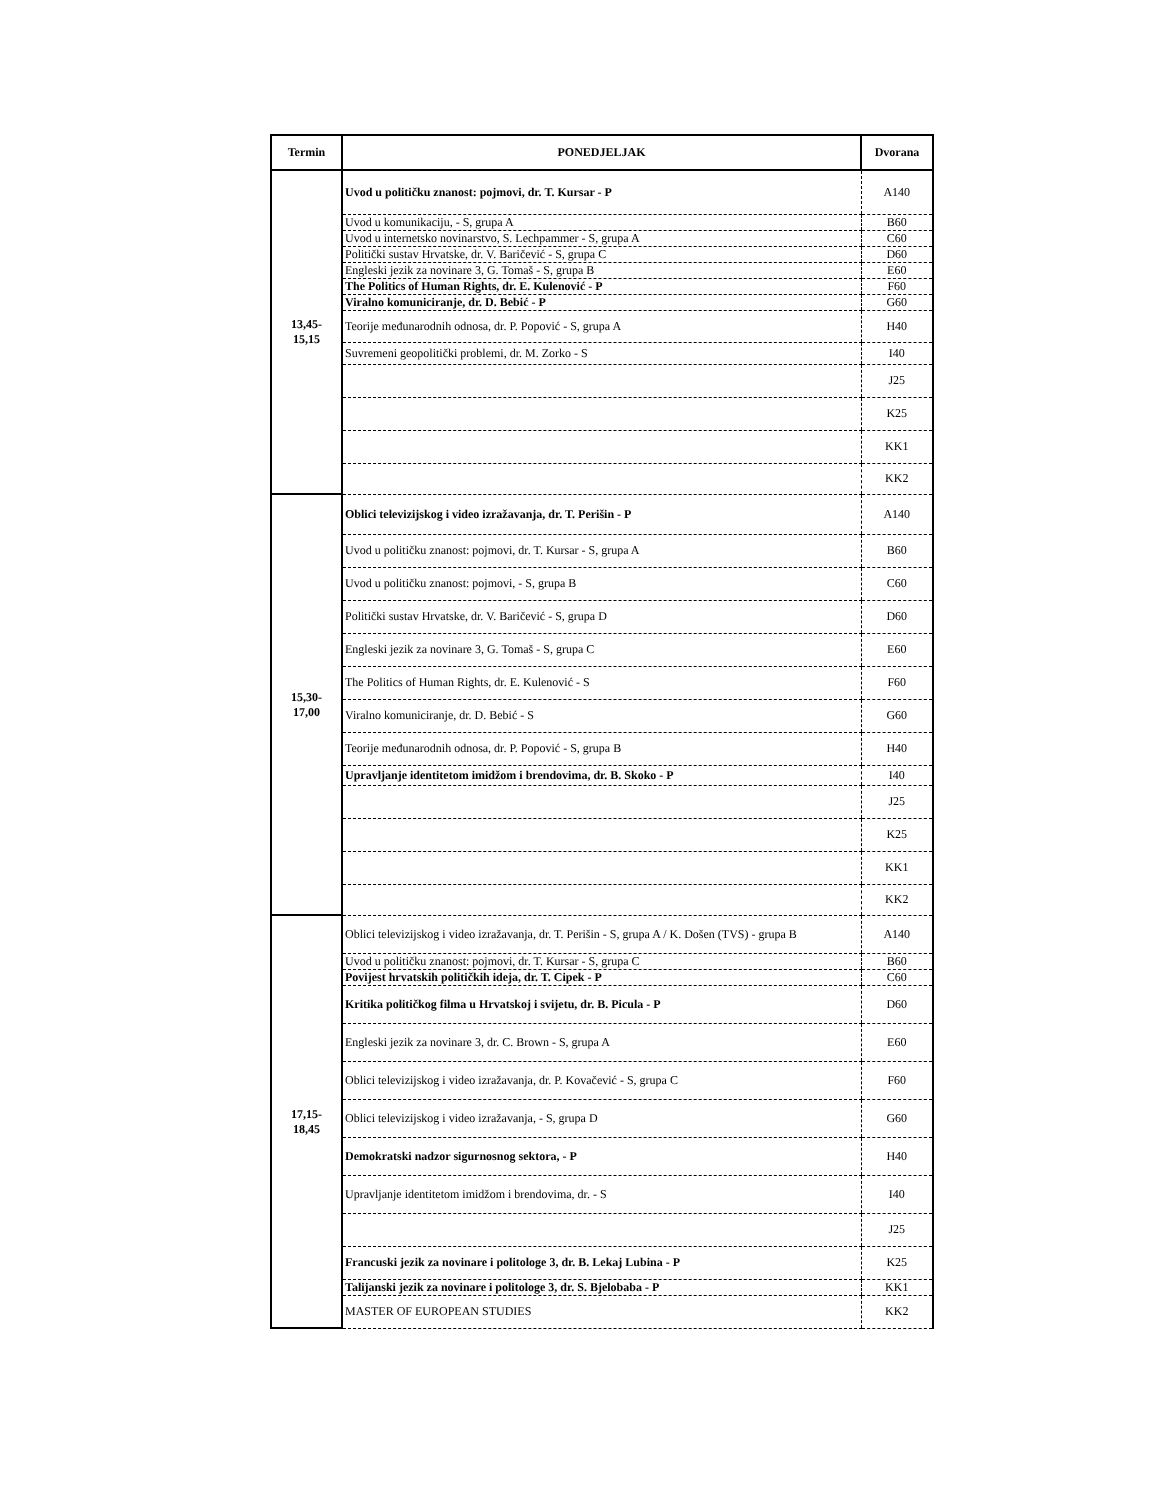| Termin | PONEDJELJAK | Dvorana |
| --- | --- | --- |
| 13,45- 15,15 | Uvod u političku znanost: pojmovi, dr. T. Kursar - P | A140 |
| | Uvod u komunikaciju, - S, grupa A | B60 |
| | Uvod u internetsko novinarstvo, S. Lechpammer - S, grupa A | C60 |
| | Politički sustav Hrvatske, dr. V. Baričević - S, grupa C | D60 |
| | Engleski jezik za novinare 3, G. Tomaš - S, grupa B | E60 |
| | The Politics of Human Rights, dr. E. Kulenović - P | F60 |
| | Viralno komuniciranje, dr. D. Bebić - P | G60 |
| | Teorije međunarodnih odnosa, dr. P. Popović - S, grupa A | H40 |
| | Suvremeni geopolitički problemi, dr. M. Zorko - S | I40 |
| | | J25 |
| | | K25 |
| | | KK1 |
| | | KK2 |
| 15,30- 17,00 | Oblici televizijskog i video izražavanja, dr. T. Perišin - P | A140 |
| | Uvod u političku znanost: pojmovi, dr. T. Kursar - S, grupa A | B60 |
| | Uvod u političku znanost: pojmovi, - S, grupa B | C60 |
| | Politički sustav Hrvatske, dr. V. Baričević - S, grupa D | D60 |
| | Engleski jezik za novinare 3, G. Tomaš - S, grupa C | E60 |
| | The Politics of Human Rights, dr. E. Kulenović - S | F60 |
| | Viralno komuniciranje, dr. D. Bebić - S | G60 |
| | Teorije međunarodnih odnosa, dr. P. Popović - S, grupa B | H40 |
| | Upravljanje identitetom imidžom i brendovima, dr. B. Skoko - P | I40 |
| | | J25 |
| | | K25 |
| | | KK1 |
| | | KK2 |
| 17,15- 18,45 | Oblici televizijskog i video izražavanja, dr. T. Perišin - S, grupa A / K. Došen (TVS) - grupa B | A140 |
| | Uvod u političku znanost: pojmovi, dr. T. Kursar - S, grupa C | B60 |
| | Povijest hrvatskih političkih ideja, dr. T. Cipek - P | C60 |
| | Kritika političkog filma u Hrvatskoj i svijetu, dr. B. Picula - P | D60 |
| | Engleski jezik za novinare 3, dr. C. Brown - S, grupa A | E60 |
| | Oblici televizijskog i video izražavanja, dr. P. Kovačević - S, grupa C | F60 |
| | Oblici televizijskog i video izražavanja, - S, grupa D | G60 |
| | Demokratski nadzor sigurnosnog sektora, - P | H40 |
| | Upravljanje identitetom imidžom i brendovima, dr. - S | I40 |
| | | J25 |
| | Francuski jezik za novinare i politologe 3, dr. B. Lekaj Lubina - P | K25 |
| | Talijanski jezik za novinare i politologe 3, dr. S. Bjelobaba - P | KK1 |
| | MASTER OF EUROPEAN STUDIES | KK2 |